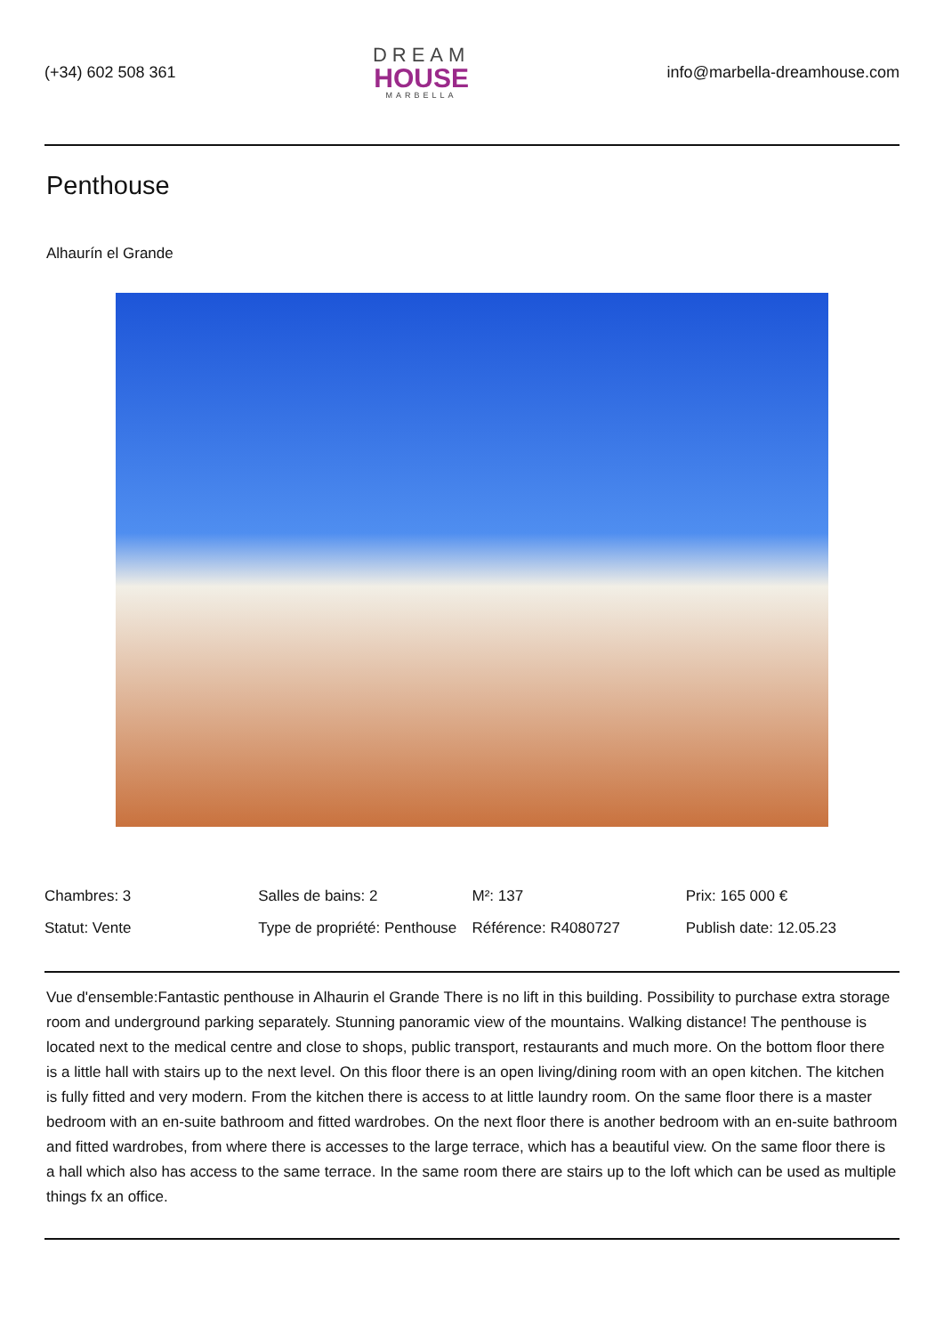(+34) 602 508 361
DREAM
HOUSE
MARBELLA
info@marbella-dreamhouse.com
Penthouse
Alhaurín el Grande
| Chambres: 3 | Salles de bains: 2 | M²: 137 | Prix: 165 000 € |
| Statut: Vente | Type de propriété: Penthouse | Référence: R4080727 | Publish date: 12.05.23 |
Vue d'ensemble:Fantastic penthouse in Alhaurin el Grande There is no lift in this building. Possibility to purchase extra storage room and underground parking separately. Stunning panoramic view of the mountains. Walking distance! The penthouse is located next to the medical centre and close to shops, public transport, restaurants and much more. On the bottom floor there is a little hall with stairs up to the next level. On this floor there is an open living/dining room with an open kitchen. The kitchen is fully fitted and very modern. From the kitchen there is access to at little laundry room. On the same floor there is a master bedroom with an en-suite bathroom and fitted wardrobes. On the next floor there is another bedroom with an en-suite bathroom and fitted wardrobes, from where there is accesses to the large terrace, which has a beautiful view. On the same floor there is a hall which also has access to the same terrace. In the same room there are stairs up to the loft which can be used as multiple things fx an office.